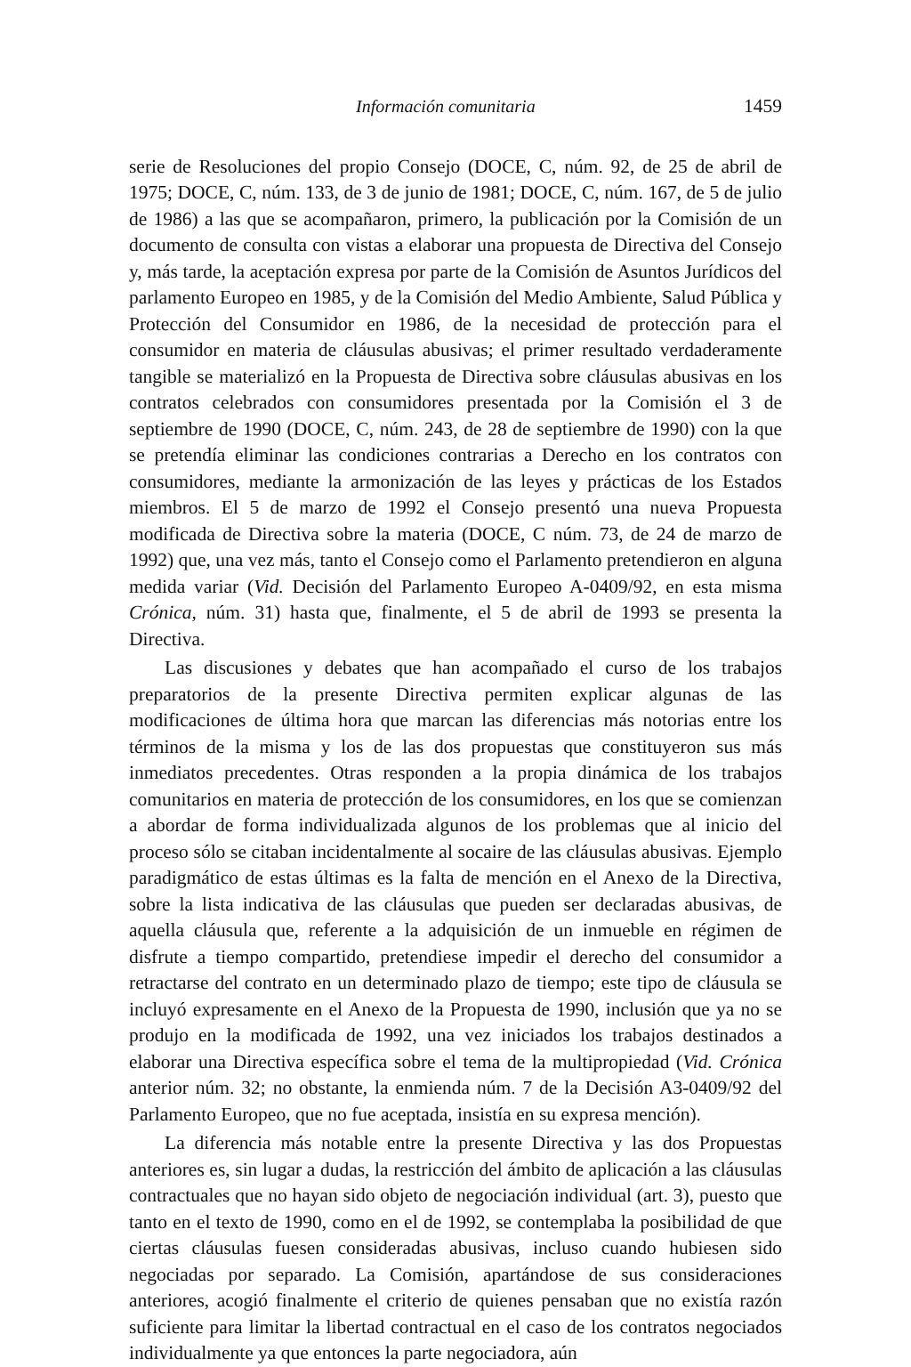Información comunitaria 1459
serie de Resoluciones del propio Consejo (DOCE, C, núm. 92, de 25 de abril de 1975; DOCE, C, núm. 133, de 3 de junio de 1981; DOCE, C, núm. 167, de 5 de julio de 1986) a las que se acompañaron, primero, la publicación por la Comisión de un documento de consulta con vistas a elaborar una propuesta de Directiva del Consejo y, más tarde, la aceptación expresa por parte de la Comisión de Asuntos Jurídicos del parlamento Europeo en 1985, y de la Comisión del Medio Ambiente, Salud Pública y Protección del Consumidor en 1986, de la necesidad de protección para el consumidor en materia de cláusulas abusivas; el primer resultado verdaderamente tangible se materializó en la Propuesta de Directiva sobre cláusulas abusivas en los contratos celebrados con consumidores presentada por la Comisión el 3 de septiembre de 1990 (DOCE, C, núm. 243, de 28 de septiembre de 1990) con la que se pretendía eliminar las condiciones contrarias a Derecho en los contratos con consumidores, mediante la armonización de las leyes y prácticas de los Estados miembros. El 5 de marzo de 1992 el Consejo presentó una nueva Propuesta modificada de Directiva sobre la materia (DOCE, C núm. 73, de 24 de marzo de 1992) que, una vez más, tanto el Consejo como el Parlamento pretendieron en alguna medida variar (Vid. Decisión del Parlamento Europeo A-0409/92, en esta misma Crónica, núm. 31) hasta que, finalmente, el 5 de abril de 1993 se presenta la Directiva.
Las discusiones y debates que han acompañado el curso de los trabajos preparatorios de la presente Directiva permiten explicar algunas de las modificaciones de última hora que marcan las diferencias más notorias entre los términos de la misma y los de las dos propuestas que constituyeron sus más inmediatos precedentes. Otras responden a la propia dinámica de los trabajos comunitarios en materia de protección de los consumidores, en los que se comienzan a abordar de forma individualizada algunos de los problemas que al inicio del proceso sólo se citaban incidentalmente al socaire de las cláusulas abusivas. Ejemplo paradigmático de estas últimas es la falta de mención en el Anexo de la Directiva, sobre la lista indicativa de las cláusulas que pueden ser declaradas abusivas, de aquella cláusula que, referente a la adquisición de un inmueble en régimen de disfrute a tiempo compartido, pretendiese impedir el derecho del consumidor a retractarse del contrato en un determinado plazo de tiempo; este tipo de cláusula se incluyó expresamente en el Anexo de la Propuesta de 1990, inclusión que ya no se produjo en la modificada de 1992, una vez iniciados los trabajos destinados a elaborar una Directiva específica sobre el tema de la multipropiedad (Vid. Crónica anterior núm. 32; no obstante, la enmienda núm. 7 de la Decisión A3-0409/92 del Parlamento Europeo, que no fue aceptada, insistía en su expresa mención).
La diferencia más notable entre la presente Directiva y las dos Propuestas anteriores es, sin lugar a dudas, la restricción del ámbito de aplicación a las cláusulas contractuales que no hayan sido objeto de negociación individual (art. 3), puesto que tanto en el texto de 1990, como en el de 1992, se contemplaba la posibilidad de que ciertas cláusulas fuesen consideradas abusivas, incluso cuando hubiesen sido negociadas por separado. La Comisión, apartándose de sus consideraciones anteriores, acogió finalmente el criterio de quienes pensaban que no existía razón suficiente para limitar la libertad contractual en el caso de los contratos negociados individualmente ya que entonces la parte negociadora, aún